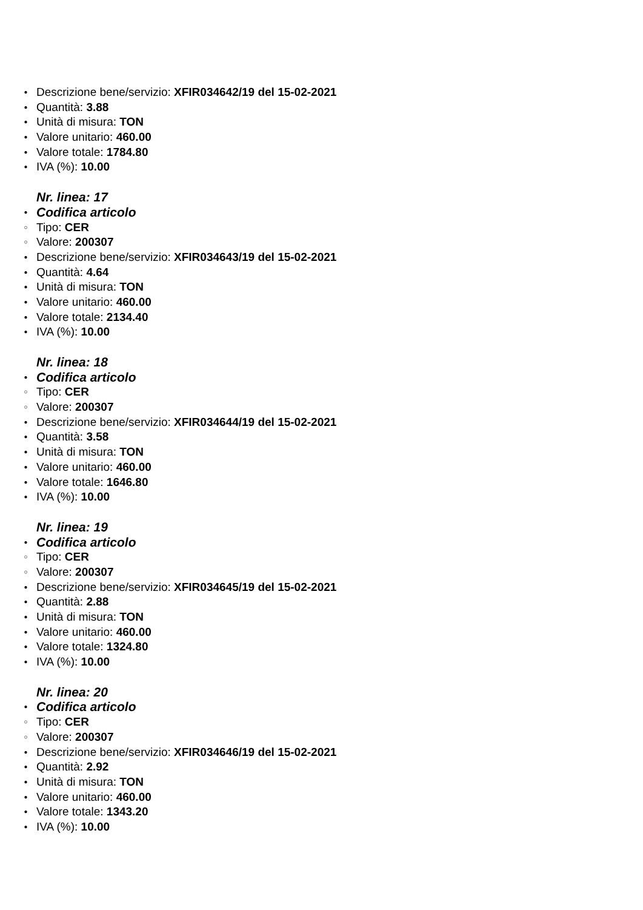● Descrizione bene/servizio: XFIR034642/19 del 15-02-2021
● Quantità: 3.88
● Unità di misura: TON
● Valore unitario: 460.00
● Valore totale: 1784.80
● IVA (%): 10.00
Nr. linea: 17
● Codifica articolo
○ Tipo: CER
○ Valore: 200307
● Descrizione bene/servizio: XFIR034643/19 del 15-02-2021
● Quantità: 4.64
● Unità di misura: TON
● Valore unitario: 460.00
● Valore totale: 2134.40
● IVA (%): 10.00
Nr. linea: 18
● Codifica articolo
○ Tipo: CER
○ Valore: 200307
● Descrizione bene/servizio: XFIR034644/19 del 15-02-2021
● Quantità: 3.58
● Unità di misura: TON
● Valore unitario: 460.00
● Valore totale: 1646.80
● IVA (%): 10.00
Nr. linea: 19
● Codifica articolo
○ Tipo: CER
○ Valore: 200307
● Descrizione bene/servizio: XFIR034645/19 del 15-02-2021
● Quantità: 2.88
● Unità di misura: TON
● Valore unitario: 460.00
● Valore totale: 1324.80
● IVA (%): 10.00
Nr. linea: 20
● Codifica articolo
○ Tipo: CER
○ Valore: 200307
● Descrizione bene/servizio: XFIR034646/19 del 15-02-2021
● Quantità: 2.92
● Unità di misura: TON
● Valore unitario: 460.00
● Valore totale: 1343.20
● IVA (%): 10.00